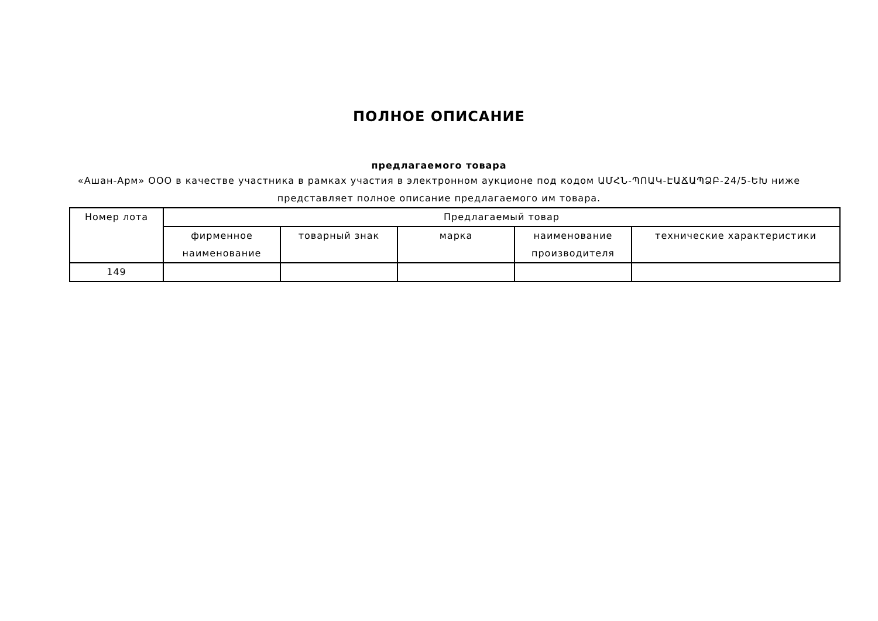ПОЛНОЕ ОПИСАНИЕ
предлагаемого товара
«Ашан-Арм» ООО в качестве участника в рамках участия в электронном аукционе под кодом ԱՄՀՆ-ՊՈԱԿ-ԷԱՃԱՊՁԲ-24/5-ԵԽ ниже представляет полное описание предлагаемого им товара.
| Номер лота | Предлагаемый товар | | | | |
| --- | --- | --- | --- | --- | --- |
| | фирменное наименование | товарный знак | марка | наименование производителя | технические характеристики |
| 149 | | | | | |